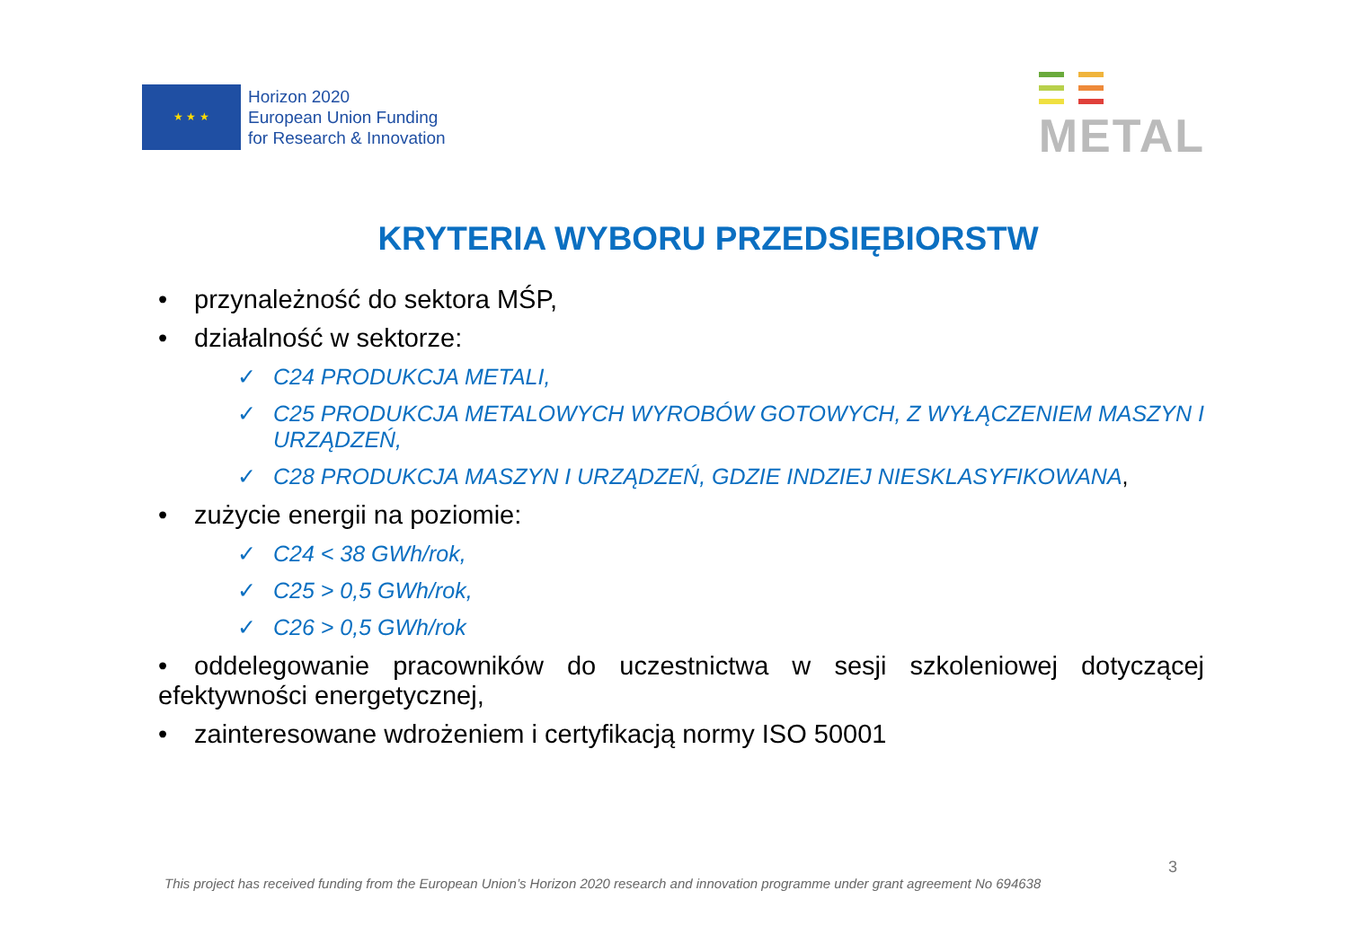★ ★ ★
Horizon 2020
European Union Funding
for Research & Innovation
METAL
KRYTERIA WYBORU PRZEDSIĘBIORSTW
• przynależność do sektora MŚP,
• działalność w sektorze:
✓ C24 PRODUKCJA METALI,
✓ C25 PRODUKCJA METALOWYCH WYROBÓW GOTOWYCH, Z WYŁĄCZENIEM MASZYN I URZĄDZEŃ,
✓ C28 PRODUKCJA MASZYN I URZĄDZEŃ, GDZIE INDZIEJ NIESKLASYFIKOWANA,
• zużycie energii na poziomie:
✓ C24 < 38 GWh/rok,
✓ C25 > 0,5 GWh/rok,
✓ C26 > 0,5 GWh/rok
• oddelegowanie pracowników do uczestnictwa w sesji szkoleniowej dotyczącej efektywności energetycznej,
• zainteresowane wdrożeniem i certyfikacją normy ISO 50001
3
This project has received funding from the European Union’s Horizon 2020 research and innovation programme under grant agreement No 694638